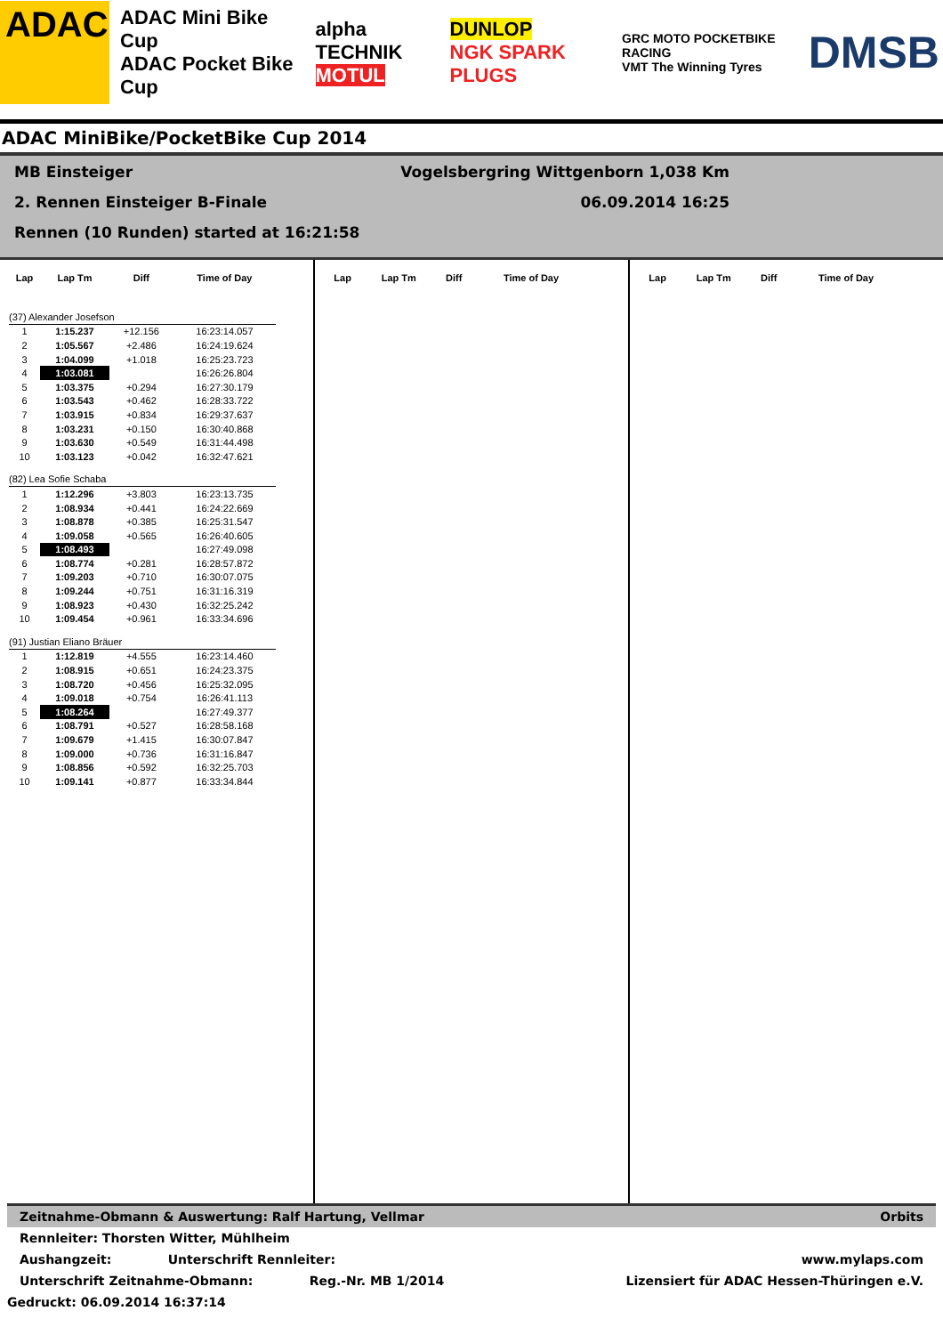ADAC
ADAC Mini Bike Cup
ADAC Pocket Bike Cup
alpha TECHNIK
MOTUL
DUNLOP
NGK SPARK PLUGS
GRC MOTO POCKETBIKE RACING
VMT The Winning Tyres
DMSB
ADAC MiniBike/PocketBike Cup 2014
MB Einsteiger Vogelsbergring Wittgenborn 1,038 Km
2. Rennen Einsteiger B-Finale 06.09.2014 16:25
Rennen (10 Runden) started at 16:21:58
| Lap | Lap Tm | Diff | Time of Day |
| --- | --- | --- | --- |
| (37) Alexander Josefson | | | |
| 1 | 1:15.237 | +12.156 | 16:23:14.057 |
| 2 | 1:05.567 | +2.486 | 16:24:19.624 |
| 3 | 1:04.099 | +1.018 | 16:25:23.723 |
| 4 | 1:03.081 | | 16:26:26.804 |
| 5 | 1:03.375 | +0.294 | 16:27:30.179 |
| 6 | 1:03.543 | +0.462 | 16:28:33.722 |
| 7 | 1:03.915 | +0.834 | 16:29:37.637 |
| 8 | 1:03.231 | +0.150 | 16:30:40.868 |
| 9 | 1:03.630 | +0.549 | 16:31:44.498 |
| 10 | 1:03.123 | +0.042 | 16:32:47.621 |
| (82) Lea Sofie Schaba | | | |
| 1 | 1:12.296 | +3.803 | 16:23:13.735 |
| 2 | 1:08.934 | +0.441 | 16:24:22.669 |
| 3 | 1:08.878 | +0.385 | 16:25:31.547 |
| 4 | 1:09.058 | +0.565 | 16:26:40.605 |
| 5 | 1:08.493 | | 16:27:49.098 |
| 6 | 1:08.774 | +0.281 | 16:28:57.872 |
| 7 | 1:09.203 | +0.710 | 16:30:07.075 |
| 8 | 1:09.244 | +0.751 | 16:31:16.319 |
| 9 | 1:08.923 | +0.430 | 16:32:25.242 |
| 10 | 1:09.454 | +0.961 | 16:33:34.696 |
| (91) Justian Eliano Bräuer | | | |
| 1 | 1:12.819 | +4.555 | 16:23:14.460 |
| 2 | 1:08.915 | +0.651 | 16:24:23.375 |
| 3 | 1:08.720 | +0.456 | 16:25:32.095 |
| 4 | 1:09.018 | +0.754 | 16:26:41.113 |
| 5 | 1:08.264 | | 16:27:49.377 |
| 6 | 1:08.791 | +0.527 | 16:28:58.168 |
| 7 | 1:09.679 | +1.415 | 16:30:07.847 |
| 8 | 1:09.000 | +0.736 | 16:31:16.847 |
| 9 | 1:08.856 | +0.592 | 16:32:25.703 |
| 10 | 1:09.141 | +0.877 | 16:33:34.844 |
| Lap | Lap Tm | Diff | Time of Day |
| --- | --- | --- | --- |
| Lap | Lap Tm | Diff | Time of Day |
| --- | --- | --- | --- |
Zeitnahme-Obmann & Auswertung: Ralf Hartung, Vellmar Orbits
Rennleiter: Thorsten Witter, Mühlheim
Aushangzeit: Unterschrift Rennleiter: www.mylaps.com
Unterschrift Zeitnahme-Obmann: Reg.-Nr. MB 1/2014 Lizensiert für ADAC Hessen-Thüringen e.V.
Gedruckt: 06.09.2014 16:37:14